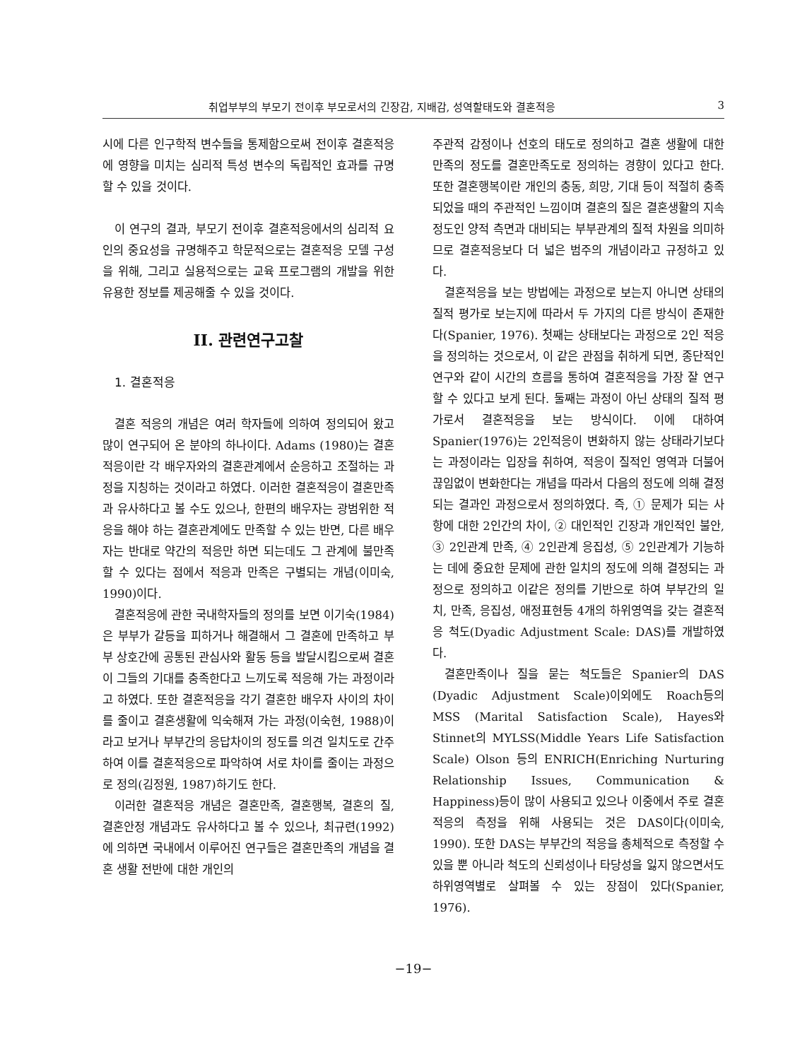취업부부의 부모기 전이후 부모로서의 긴장감, 지배감, 성역할태도와 결혼적응 3
시에 다른 인구학적 변수들을 통제함으로써 전이후 결혼적응에 영향을 미치는 심리적 특성 변수의 독립적인 효과를 규명할 수 있을 것이다.
이 연구의 결과, 부모기 전이후 결혼적응에서의 심리적 요인의 중요성을 규명해주고 학문적으로는 결혼적응 모델 구성을 위해, 그리고 실용적으로는 교육 프로그램의 개발을 위한 유용한 정보를 제공해줄 수 있을 것이다.
II. 관련연구고찰
1. 결혼적응
결혼 적응의 개념은 여러 학자들에 의하여 정의되어 왔고 많이 연구되어 온 분야의 하나이다. Adams (1980)는 결혼적응이란 각 배우자와의 결혼관계에서 순응하고 조절하는 과정을 지칭하는 것이라고 하였다. 이러한 결혼적응이 결혼만족과 유사하다고 볼 수도 있으나, 한편의 배우자는 광범위한 적응을 해야 하는 결혼관계에도 만족할 수 있는 반면, 다른 배우자는 반대로 약간의 적응만 하면 되는데도 그 관계에 불만족할 수 있다는 점에서 적응과 만족은 구별되는 개념(이미숙, 1990)이다.
결혼적응에 관한 국내학자들의 정의를 보면 이기숙(1984)은 부부가 갈등을 피하거나 해결해서 그 결혼에 만족하고 부부 상호간에 공통된 관심사와 활동 등을 발달시킴으로써 결혼이 그들의 기대를 충족한다고 느끼도록 적응해 가는 과정이라고 하였다. 또한 결혼적응을 각기 결혼한 배우자 사이의 차이를 줄이고 결혼생활에 익숙해져 가는 과정(이숙현, 1988)이라고 보거나 부부간의 응답차이의 정도를 의견 일치도로 간주하여 이를 결혼적응으로 파악하여 서로 차이를 줄이는 과정으로 정의(김정원, 1987)하기도 한다.
이러한 결혼적응 개념은 결혼만족, 결혼행복, 결혼의 질, 결혼안정 개념과도 유사하다고 볼 수 있으나, 최규련(1992)에 의하면 국내에서 이루어진 연구들은 결혼만족의 개념을 결혼 생활 전반에 대한 개인의
주관적 감정이나 선호의 태도로 정의하고 결혼 생활에 대한 만족의 정도를 결혼만족도로 정의하는 경향이 있다고 한다. 또한 결혼행복이란 개인의 충동, 희망, 기대 등이 적절히 충족되었을 때의 주관적인 느낌이며 결혼의 질은 결혼생활의 지속 정도인 양적 측면과 대비되는 부부관계의 질적 차원을 의미하므로 결혼적응보다 더 넓은 범주의 개념이라고 규정하고 있다.
결혼적응을 보는 방법에는 과정으로 보는지 아니면 상태의 질적 평가로 보는지에 따라서 두 가지의 다른 방식이 존재한다(Spanier, 1976). 첫째는 상태보다는 과정으로 2인 적응을 정의하는 것으로서, 이 같은 관점을 취하게 되면, 종단적인 연구와 같이 시간의 흐름을 통하여 결혼적응을 가장 잘 연구할 수 있다고 보게 된다. 둘째는 과정이 아닌 상태의 질적 평가로서 결혼적응을 보는 방식이다. 이에 대하여 Spanier(1976)는 2인적응이 변화하지 않는 상태라기보다는 과정이라는 입장을 취하여, 적응이 질적인 영역과 더불어 끊임없이 변화한다는 개념을 따라서 다음의 정도에 의해 결정되는 결과인 과정으로서 정의하였다. 즉, ① 문제가 되는 사항에 대한 2인간의 차이, ② 대인적인 긴장과 개인적인 불안, ③ 2인관계 만족, ④ 2인관계 응집성, ⑤ 2인관계가 기능하는 데에 중요한 문제에 관한 일치의 정도에 의해 결정되는 과정으로 정의하고 이같은 정의를 기반으로 하여 부부간의 일치, 만족, 응집성, 애정표현등 4개의 하위영역을 갖는 결혼적응 척도(Dyadic Adjustment Scale: DAS)를 개발하였다.
결혼만족이나 질을 묻는 척도들은 Spanier의 DAS (Dyadic Adjustment Scale)이외에도 Roach등의 MSS (Marital Satisfaction Scale), Hayes와 Stinnet의 MYLSS(Middle Years Life Satisfaction Scale) Olson 등의 ENRICH(Enriching Nurturing Relationship Issues, Communication & Happiness)등이 많이 사용되고 있으나 이중에서 주로 결혼적응의 측정을 위해 사용되는 것은 DAS이다(이미숙, 1990). 또한 DAS는 부부간의 적응을 총체적으로 측정할 수 있을 뿐 아니라 척도의 신뢰성이나 타당성을 잃지 않으면서도 하위영역별로 살펴볼 수 있는 장점이 있다(Spanier, 1976).
−19−